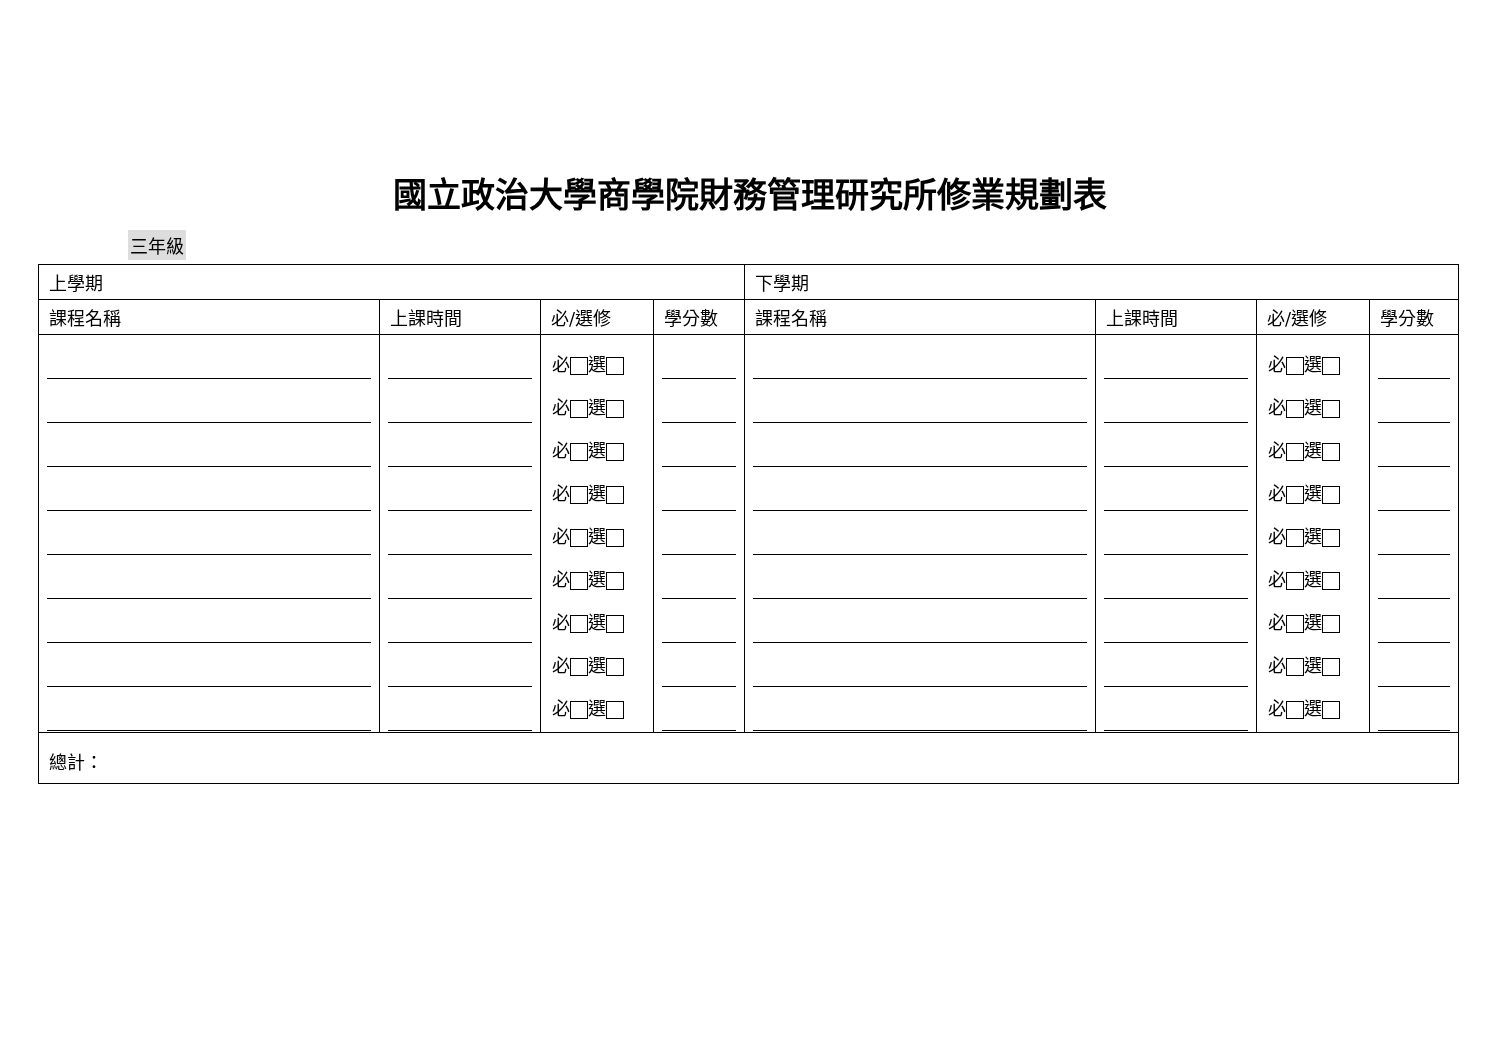國立政治大學商學院財務管理研究所修業規劃表
三年級
| 上學期 | | | | 下學期 | | | |
| --- | --- | --- | --- | --- | --- | --- | --- |
| 課程名稱 | 上課時間 | 必/選修 | 學分數 | 課程名稱 | 上課時間 | 必/選修 | 學分數 |
| | | 必 選 必 選 必 選 必 選 必 選 必 選 必 選 必 選 必 選 | | | | 必 選 必 選 必 選 必 選 必 選 必 選 必 選 必 選 必 選 | |
| 總計： | | | | | | | |